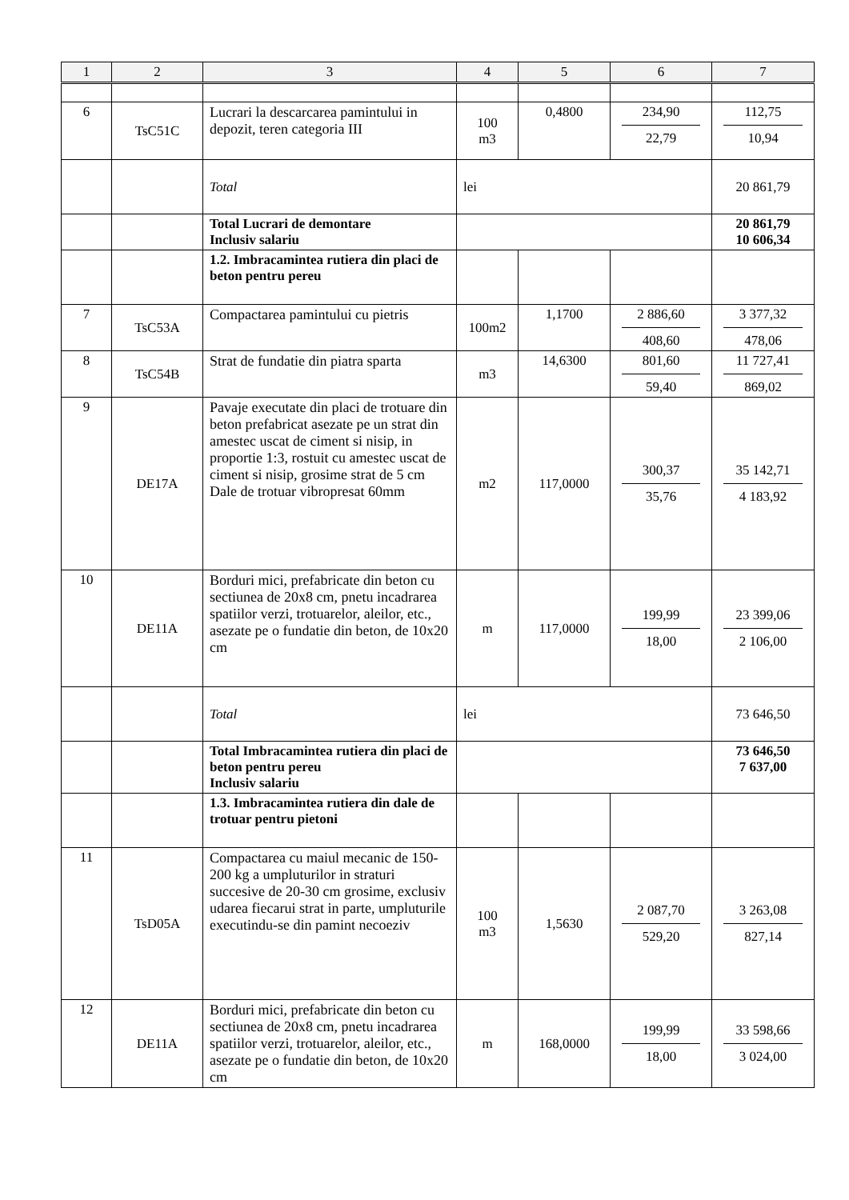| 1 | 2 | 3 | 4 | 5 | 6 | 7 |
| --- | --- | --- | --- | --- | --- | --- |
| 6 | TsC51C | Lucrari la descarcarea pamintului in depozit, teren categoria III | 100 m3 | 0,4800 | 234,90 22,79 | 112,75 10,94 |
| | | Total | lei | | | 20 861,79 |
| | | Total Lucrari de demontare Inclusiv salariu | | | | 20 861,79 10 606,34 |
| | | 1.2. Imbracamintea rutiera din placi de beton pentru pereu | | | | |
| 7 | TsC53A | Compactarea pamintului cu pietris | 100m2 | 1,1700 | 2 886,60 408,60 | 3 377,32 478,06 |
| 8 | TsC54B | Strat de fundatie din piatra sparta | m3 | 14,6300 | 801,60 59,40 | 11 727,41 869,02 |
| 9 | DE17A | Pavaje executate din placi de trotuare din beton prefabricat asezate pe un strat din amestec uscat de ciment si nisip, in proportie 1:3, rostuit cu amestec uscat de ciment si nisip, grosime strat de 5 cm Dale de trotuar vibropresat 60mm | m2 | 117,0000 | 300,37 35,76 | 35 142,71 4 183,92 |
| 10 | DE11A | Borduri mici, prefabricate din beton cu sectiunea de 20x8 cm, pnetu incadrarea spatiilor verzi, trotuarelor, aleilor, etc., asezate pe o fundatie din beton, de 10x20 cm | m | 117,0000 | 199,99 18,00 | 23 399,06 2 106,00 |
| | | Total | lei | | | 73 646,50 |
| | | Total Imbracamintea rutiera din placi de beton pentru pereu Inclusiv salariu | | | | 73 646,50 7 637,00 |
| | | 1.3. Imbracamintea rutiera din dale de trotuar pentru pietoni | | | | |
| 11 | TsD05A | Compactarea cu maiul mecanic de 150-200 kg a umpluturilor in straturi succesive de 20-30 cm grosime, exclusiv udarea fiecarui strat in parte, umpluturile executindu-se din pamint necoeziv | 100 m3 | 1,5630 | 2 087,70 529,20 | 3 263,08 827,14 |
| 12 | DE11A | Borduri mici, prefabricate din beton cu sectiunea de 20x8 cm, pnetu incadrarea spatiilor verzi, trotuarelor, aleilor, etc., asezate pe o fundatie din beton, de 10x20 cm | m | 168,0000 | 199,99 18,00 | 33 598,66 3 024,00 |